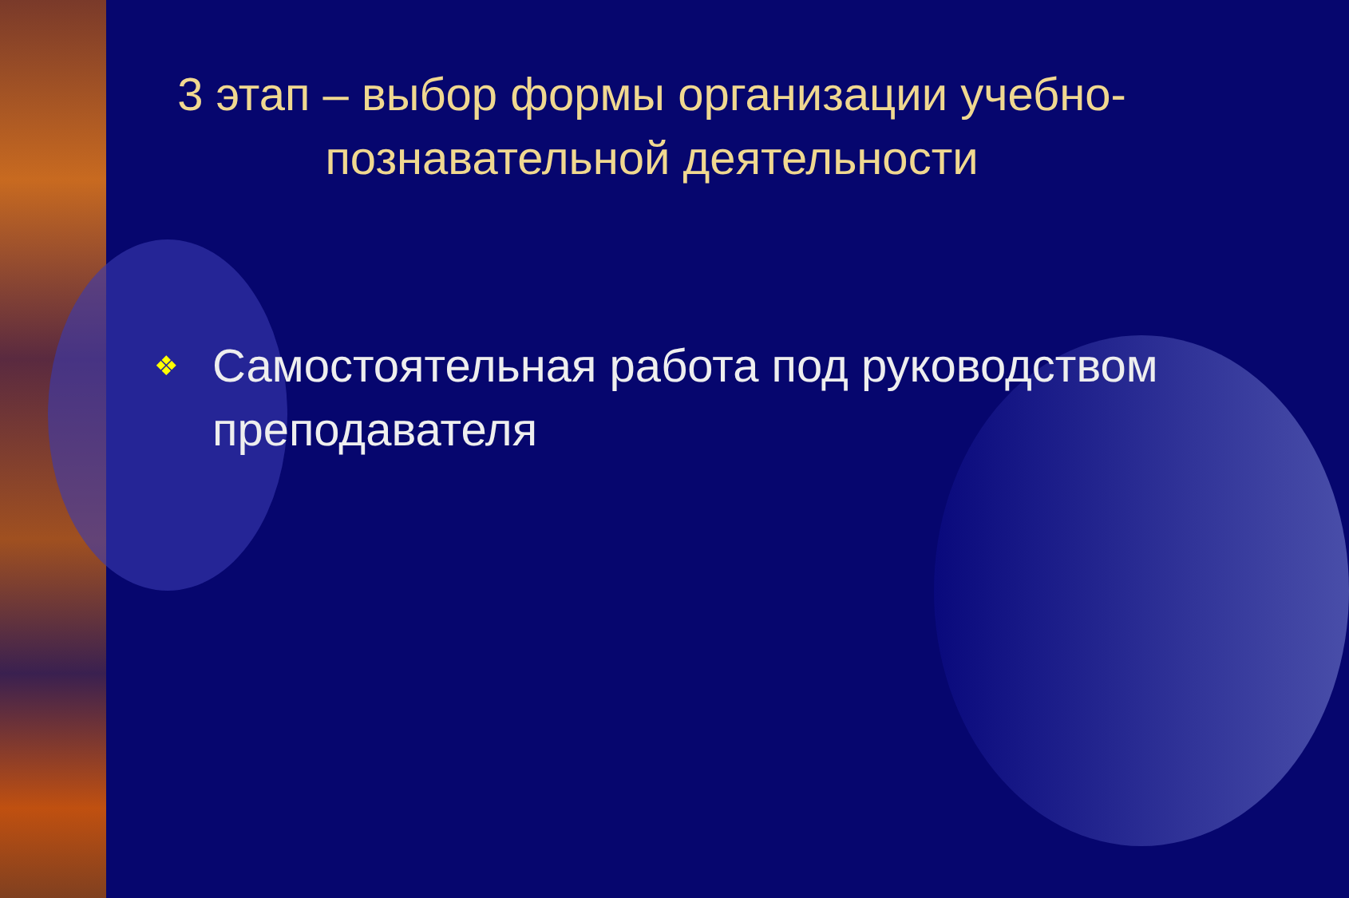3 этап – выбор формы организации учебно-познавательной деятельности
❖ Самостоятельная работа под руководством преподавателя